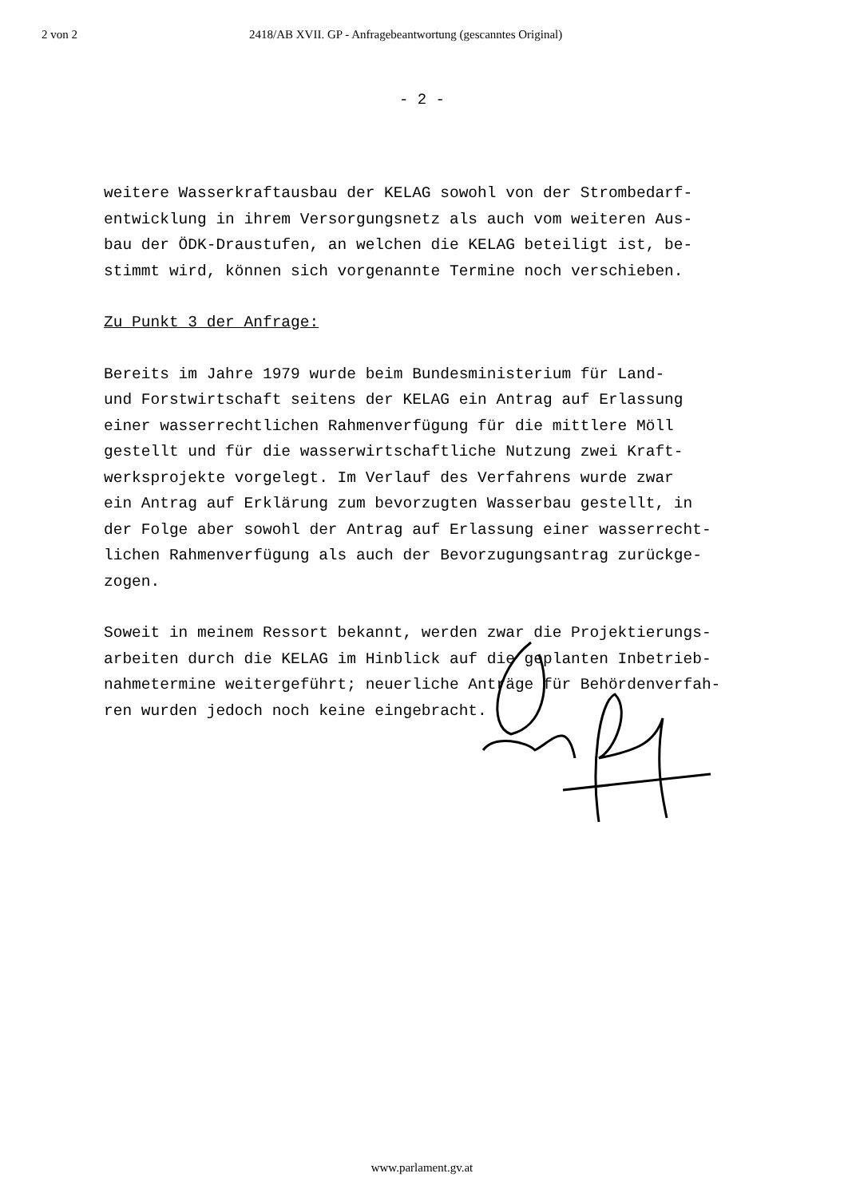2 von 2 2418/AB XVII. GP - Anfragebeantwortung (gescanntes Original)
- 2 -
weitere Wasserkraftausbau der KELAG sowohl von der Strombedarf-
entwicklung in ihrem Versorgungsnetz als auch vom weiteren Aus-
bau der ÖDK-Draustufen, an welchen die KELAG beteiligt ist, be-
stimmt wird, können sich vorgenannte Termine noch verschieben.
Zu Punkt 3 der Anfrage:
Bereits im Jahre 1979 wurde beim Bundesministerium für Land-
und Forstwirtschaft seitens der KELAG ein Antrag auf Erlassung
einer wasserrechtlichen Rahmenverfügung für die mittlere Möll
gestellt und für die wasserwirtschaftliche Nutzung zwei Kraft-
werksprojekte vorgelegt. Im Verlauf des Verfahrens wurde zwar
ein Antrag auf Erklärung zum bevorzugten Wasserbau gestellt, in
der Folge aber sowohl der Antrag auf Erlassung einer wasserrecht-
lichen Rahmenverfügung als auch der Bevorzugungsantrag zurückge-
zogen.
Soweit in meinem Ressort bekannt, werden zwar die Projektierungs-
arbeiten durch die KELAG im Hinblick auf die geplanten Inbetrieb-
nahmetermine weitergeführt; neuerliche Anträge für Behördenverfah-
ren wurden jedoch noch keine eingebracht.
www.parlament.gv.at